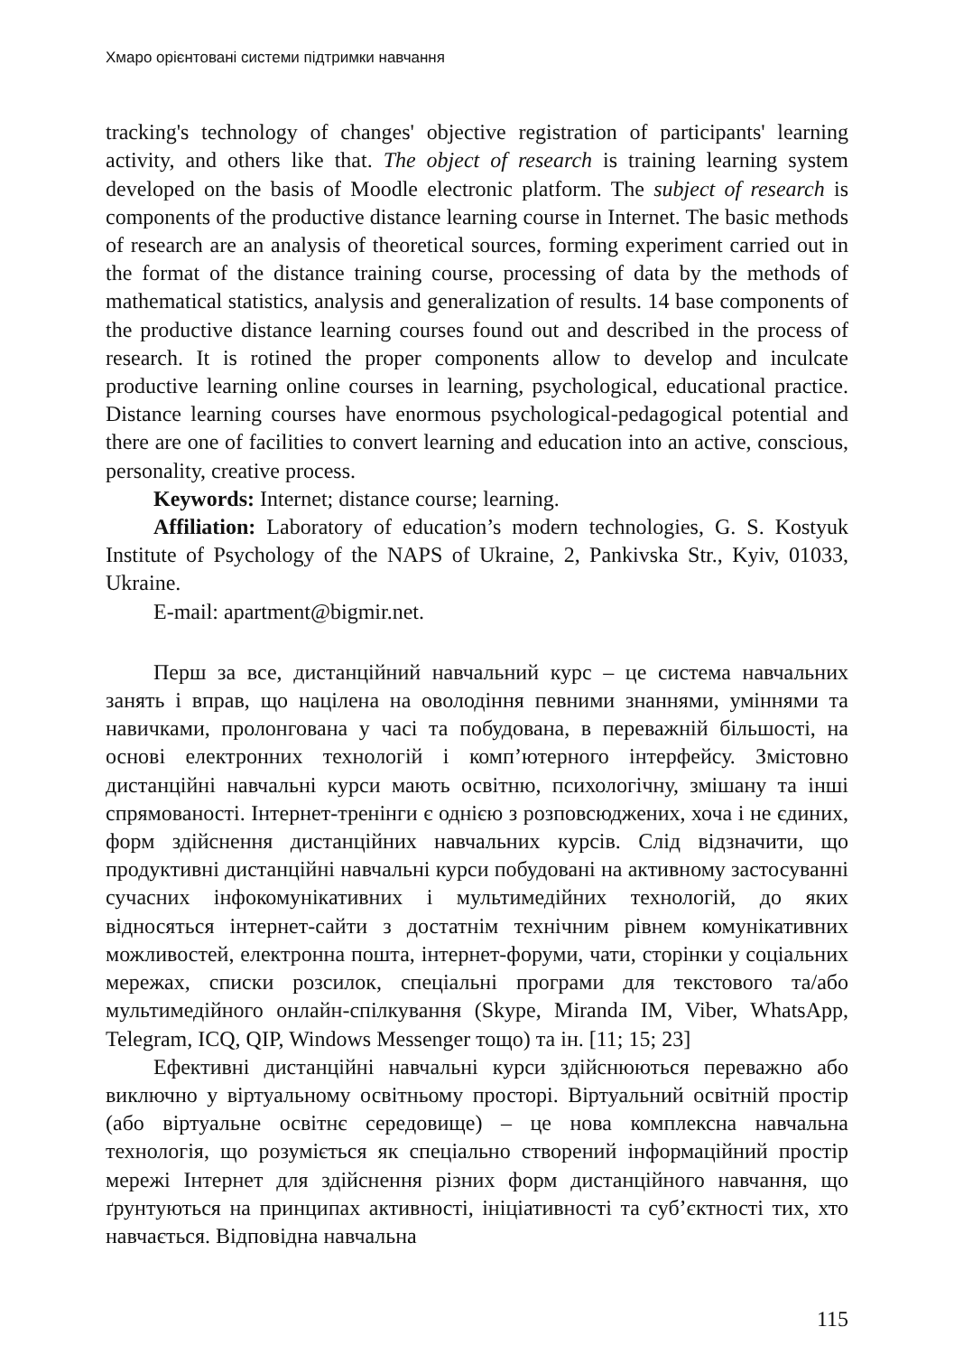Хмаро орієнтовані системи підтримки навчання
tracking's technology of changes' objective registration of participants' learning activity, and others like that. The object of research is training learning system developed on the basis of Moodle electronic platform. The subject of research is components of the productive distance learning course in Internet. The basic methods of research are an analysis of theoretical sources, forming experiment carried out in the format of the distance training course, processing of data by the methods of mathematical statistics, analysis and generalization of results. 14 base components of the productive distance learning courses found out and described in the process of research. It is rotined the proper components allow to develop and inculcate productive learning online courses in learning, psychological, educational practice. Distance learning courses have enormous psychological-pedagogical potential and there are one of facilities to convert learning and education into an active, conscious, personality, creative process.
Keywords: Internet; distance course; learning.
Affiliation: Laboratory of education’s modern technologies, G. S. Kostyuk Institute of Psychology of the NAPS of Ukraine, 2, Pankivska Str., Kyiv, 01033, Ukraine.
E-mail: apartment@bigmir.net.
Перш за все, дистанційний навчальний курс – це система навчальних занять і вправ, що націлена на оволодіння певними знаннями, уміннями та навичками, пролонгована у часі та побудована, в переважній більшості, на основі електронних технологій і комп’ютерного інтерфейсу. Змістовно дистанційні навчальні курси мають освітню, психологічну, змішану та інші спрямованості. Інтернет-тренінги є однією з розповсюджених, хоча і не єдиних, форм здійснення дистанційних навчальних курсів. Слід відзначити, що продуктивні дистанційні навчальні курси побудовані на активному застосуванні сучасних інфокомунікативних і мультимедійних технологій, до яких відносяться інтернет-сайти з достатнім технічним рівнем комунікативних можливостей, електронна пошта, інтернет-форуми, чати, сторінки у соціальних мережах, списки розсилок, спеціальні програми для текстового та/або мультимедійного онлайн-спілкування (Skype, Miranda IM, Viber, WhatsApp, Telegram, ICQ, QIP, Windows Messenger тощо) та ін. [11; 15; 23]
Ефективні дистанційні навчальні курси здійснюються переважно або виключно у віртуальному освітньому просторі. Віртуальний освітній простір (або віртуальне освітнє середовище) – це нова комплексна навчальна технологія, що розуміється як спеціально створений інформаційний простір мережі Інтернет для здійснення різних форм дистанційного навчання, що ґрунтуються на принципах активності, ініціативності та суб’єктності тих, хто навчається. Відповідна навчальна
115